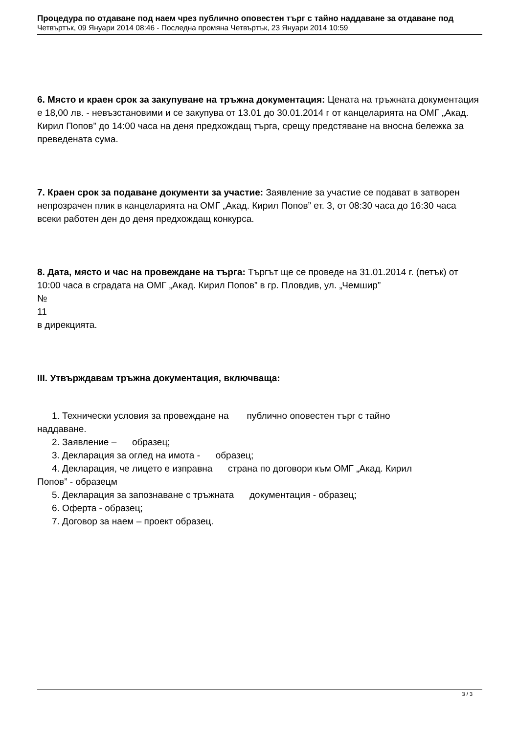Процедура по отдаване под наем чрез публично оповестен търг с тайно наддаване за отдаване под
Четвъртък, 09 Януари 2014 08:46 - Последна промяна Четвъртък, 23 Януари 2014 10:59
6. Място и краен срок за закупуване на тръжна документация: Цената на тръжната документация е 18,00 лв. - невъзстановими и се закупува от 13.01 до 30.01.2014 г от канцеларията на ОМГ „Акад. Кирил Попов” до 14:00 часа на деня предхождащ търга, срещу предстяване на вносна бележка за преведената сума.
7. Краен срок за подаване документи за участие: Заявление за участие се подават в затворен непрозрачен плик в канцеларията на ОМГ „Акад. Кирил Попов” ет. 3, от 08:30 часа до 16:30 часа всеки работен ден до деня предхождащ конкурса.
8. Дата, място и час на провеждане на търга: Търгът ще се проведе на 31.01.2014 г. (петък) от 10:00 часа в сградата на ОМГ „Акад. Кирил Попов” в гр. Пловдив, ул. „Чемшир”
№
11
в дирекцията.
III. Утвърждавам тръжна документация, включваща:
1. Технически условия за провеждане на публично оповестен търг с тайно
наддаване.
2. Заявление – образец;
3. Декларация за оглед на имота - образец;
4. Декларация, че лицето е изправна страна по договори към ОМГ „Акад. Кирил
Попов” - образецм
5. Декларация за запознаване с тръжната документация - образец;
6. Оферта - образец;
7. Договор за наем – проект образец.
3 / 3